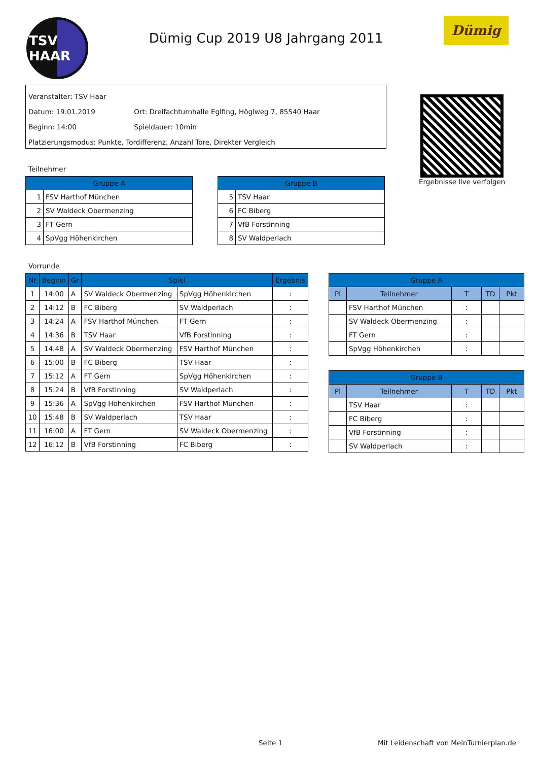TSV HAAR
Dümig Cup 2019 U8 Jahrgang 2011
Dümig
Veranstalter: TSV Haar
Datum: 19.01.2019 Ort: Dreifachturnhalle Eglfing, Höglweg 7, 85540 Haar
Beginn: 14:00 Spieldauer: 10min
Platzierungsmodus: Punkte, Tordifferenz, Anzahl Tore, Direkter Vergleich
Ergebnisse live verfolgen
Teilnehmer
| Gruppe A | |
| --- | --- |
| 1 | FSV Harthof München |
| 2 | SV Waldeck Obermenzing |
| 3 | FT Gern |
| 4 | SpVgg Höhenkirchen |
| Gruppe B | |
| --- | --- |
| 5 | TSV Haar |
| 6 | FC Biberg |
| 7 | VfB Forstinning |
| 8 | SV Waldperlach |
Vorrunde
| Nr | Beginn | Gr | Spiel | | Ergebnis |
| --- | --- | --- | --- | --- | --- |
| 1 | 14:00 | A | SV Waldeck Obermenzing | SpVgg Höhenkirchen | : |
| 2 | 14:12 | B | FC Biberg | SV Waldperlach | : |
| 3 | 14:24 | A | FSV Harthof München | FT Gern | : |
| 4 | 14:36 | B | TSV Haar | VfB Forstinning | : |
| 5 | 14:48 | A | SV Waldeck Obermenzing | FSV Harthof München | : |
| 6 | 15:00 | B | FC Biberg | TSV Haar | : |
| 7 | 15:12 | A | FT Gern | SpVgg Höhenkirchen | : |
| 8 | 15:24 | B | VfB Forstinning | SV Waldperlach | : |
| 9 | 15:36 | A | SpVgg Höhenkirchen | FSV Harthof München | : |
| 10 | 15:48 | B | SV Waldperlach | TSV Haar | : |
| 11 | 16:00 | A | FT Gern | SV Waldeck Obermenzing | : |
| 12 | 16:12 | B | VfB Forstinning | FC Biberg | : |
| Gruppe A | | | | |
| --- | --- | --- | --- | --- |
| Pl | Teilnehmer | T | TD | Pkt |
| | FSV Harthof München | : | | |
| | SV Waldeck Obermenzing | : | | |
| | FT Gern | : | | |
| | SpVgg Höhenkirchen | : | | |
| Gruppe B | | | | |
| --- | --- | --- | --- | --- |
| Pl | Teilnehmer | T | TD | Pkt |
| | TSV Haar | : | | |
| | FC Biberg | : | | |
| | VfB Forstinning | : | | |
| | SV Waldperlach | : | | |
Seite 1
Mit Leidenschaft von MeinTurnierplan.de